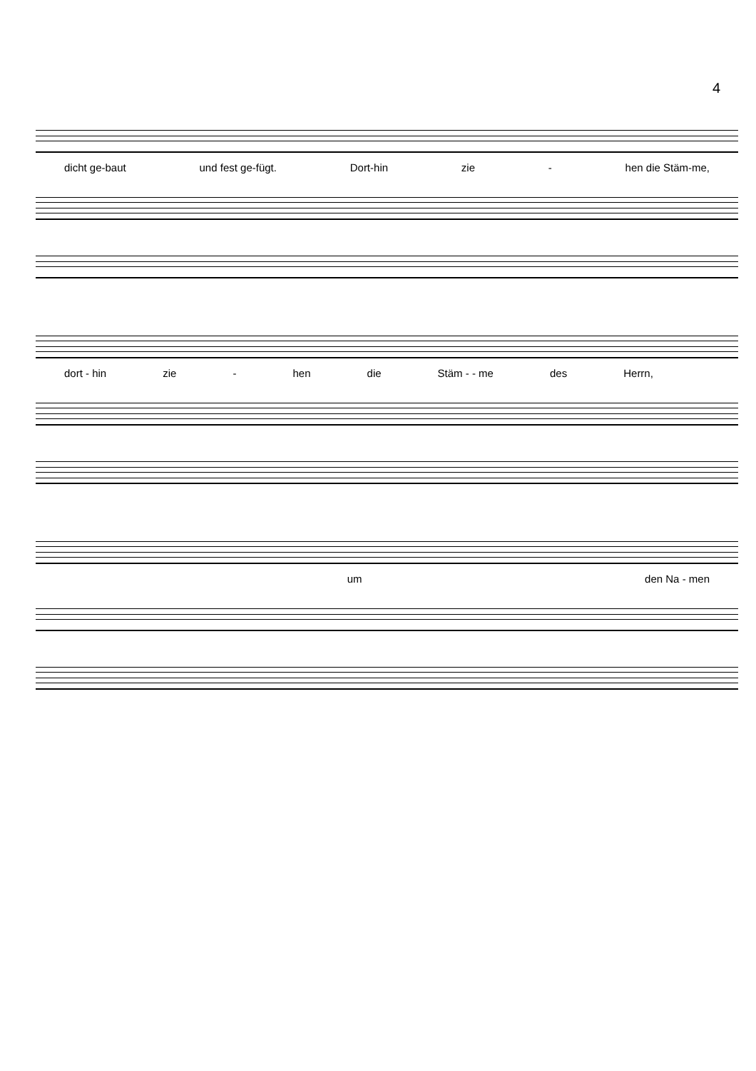4
dicht ge-baut und fest ge-fügt. Dort-hin zie - hen die Stäm-me,
dort - hin zie - hen die Stäm - - me des Herrn,
um den Na - men